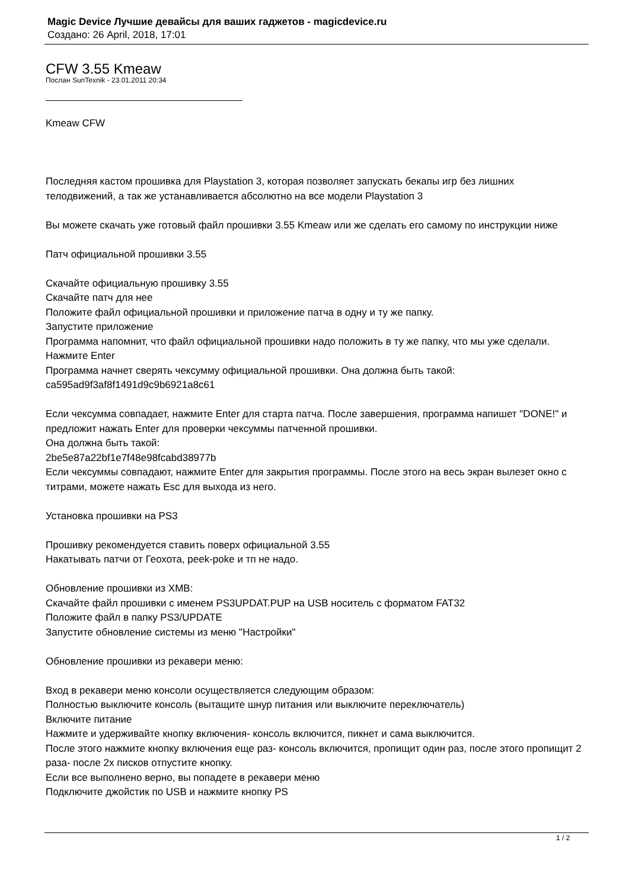Magic Device Лучшие девайсы для ваших гаджетов - magicdevice.ru
Создано: 26 April, 2018, 17:01
CFW 3.55 Kmeaw
Послан SunTexnik - 23.01.2011 20:34
Kmeaw CFW
Последняя кастом прошивка для Playstation 3, которая позволяет запускать бекапы игр без лишних телодвижений, а так же устанавливается абсолютно на все модели Playstation 3
Вы можете скачать уже готовый файл прошивки 3.55 Kmeaw или же сделать его самому по инструкции ниже
Патч официальной прошивки 3.55
Скачайте официальную прошивку 3.55
Скачайте патч для нее
Положите файл официальной прошивки и приложение патча в одну и ту же папку.
Запустите приложение
Программа напомнит, что файл официальной прошивки надо положить в ту же папку, что мы уже сделали.
Нажмите Enter
Программа начнет сверять чексумму официальной прошивки. Она должна быть такой:
ca595ad9f3af8f1491d9c9b6921a8c61
Если чексумма совпадает, нажмите Enter для старта патча. После завершения, программа напишет "DONE!" и предложит нажать Enter для проверки чексуммы патченной прошивки.
Она должна быть такой:
2be5e87a22bf1e7f48e98fcabd38977b
Если чексуммы совпадают, нажмите Enter для закрытия программы. После этого на весь экран вылезет окно с титрами, можете нажать Esc для выхода из него.
Установка прошивки на PS3
Прошивку рекомендуется ставить поверх официальной 3.55
Накатывать патчи от Геохота, peek-poke и тп не надо.
Обновление прошивки из XMB:
Скачайте файл прошивки с именем PS3UPDAT.PUP на USB носитель с форматом FAT32
Положите файл в папку PS3/UPDATE
Запустите обновление системы из меню "Настройки"
Обновление прошивки из рекавери меню:
Вход в рекавери меню консоли осуществляется следующим образом:
Полностью выключите консоль (вытащите шнур питания или выключите переключатель)
Включите питание
Нажмите и удерживайте кнопку включения- консоль включится, пикнет и сама выключится.
После этого нажмите кнопку включения еще раз- консоль включится, пропищит один раз, после этого пропищит 2 раза- после 2х писков отпустите кнопку.
Если все выполнено верно, вы попадете в рекавери меню
Подключите джойстик по USB и нажмите кнопку PS
1 / 2